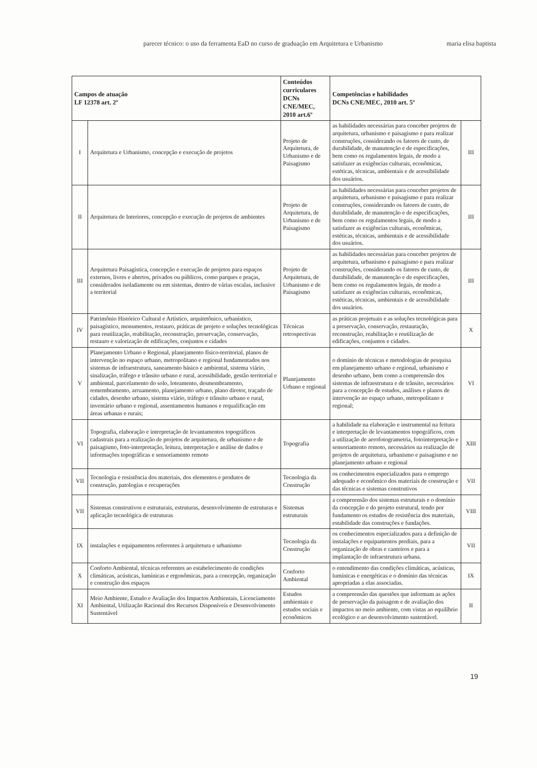parecer técnico: o uso da ferramenta EaD no curso de graduação em Arquitetura e Urbanismo maria elisa baptista
| Campos de atuação LF 12378 art. 2º | | Conteúdos curriculares DCNs CNE/MEC, 2010 art.6º | Competências e habilidades DCNs CNE/MEC, 2010 art. 5º | |
| --- | --- | --- | --- | --- |
| I | Arquitetura e Urbanismo, concepção e execução de projetos | Projeto de Arquitetura, de Urbanismo e de Paisagismo | as habilidades necessárias para conceber projetos de arquitetura, urbanismo e paisagismo e para realizar construções, considerando os fatores de custo, de durabilidade, de manutenção e de especificações, bem como os regulamentos legais, de modo a satisfazer as exigências culturais, econômicas, estéticas, técnicas, ambientais e de acessibilidade dos usuários. | III |
| II | Arquitetura de Interiores, concepção e execução de projetos de ambientes | Projeto de Arquitetura, de Urbanismo e de Paisagismo | as habilidades necessárias para conceber projetos de arquitetura, urbanismo e paisagismo e para realizar construções, considerando os fatores de custo, de durabilidade, de manutenção e de especificações, bem como os regulamentos legais, de modo a satisfazer as exigências culturais, econômicas, estéticas, técnicas, ambientais e de acessibilidade dos usuários. | III |
| III | Arquitetura Paisagística, concepção e execução de projetos para espaços externos, livres e abertos, privados ou públicos, como parques e praças, considerados isoladamente ou em sistemas, dentro de várias escalas, inclusive a territorial | Projeto de Arquitetura, de Urbanismo e de Paisagismo | as habilidades necessárias para conceber projetos de arquitetura, urbanismo e paisagismo e para realizar construções, considerando os fatores de custo, de durabilidade, de manutenção e de especificações, bem como os regulamentos legais, de modo a satisfazer as exigências culturais, econômicas, estéticas, técnicas, ambientais e de acessibilidade dos usuários. | III |
| IV | Patrimônio Histórico Cultural e Artístico, arquitetônico, urbanístico, paisagístico, monumentos, restauro, práticas de projeto e soluções tecnológicas para reutilização, reabilitação, reconstrução, preservação, conservação, restauro e valorização de edificações, conjuntos e cidades | Técnicas retrospectivas | as práticas projetuais e as soluções tecnológicas para a preservação, conservação, restauração, reconstrução, reabilitação e reutilização de edificações, conjuntos e cidades. | X |
| V | Planejamento Urbano e Regional, planejamento físico-territorial, planos de intervenção no espaço urbano, metropolitano e regional fundamentados nos sistemas de infraestrutura, saneamento básico e ambiental, sistema viário, sinalização, tráfego e trânsito urbano e rural, acessibilidade, gestão territorial e ambiental, parcelamento do solo, loteamento, desmembramento, remembramento, arruamento, planejamento urbano, plano diretor, traçado de cidades, desenho urbano, sistema viário, tráfego e trânsito urbano e rural, inventário urbano e regional, assentamentos humanos e requalificação em áreas urbanas e rurais; | Planejamento Urbano e regional | o domínio de técnicas e metodologias de pesquisa em planejamento urbano e regional, urbanismo e desenho urbano, bem como a compreensão dos sistemas de infraestrutura e de trânsito, necessários para a concepção de estudos, análises e planos de intervenção no espaço urbano, metropolitano e regional; | VI |
| VI | Topografia, elaboração e interpretação de levantamentos topográficos cadastrais para a realização de projetos de arquitetura, de urbanismo e de paisagismo, foto-interpretação, leitura, interpretação e análise de dados e informações topográficas e sensoriamento remoto | Topografia | a habilidade na elaboração e instrumental na feitura e interpretação de levantamentos topográficos, com a utilização de aerofotogrametria, fotointerpretação e sensoriamento remoto, necessários na realização de projetos de arquitetura, urbanismo e paisagismo e no planejamento urbano e regional | XIII |
| VII | Tecnologia e resistência dos materiais, dos elementos e produtos de construção, patologias e recuperações | Tecnologia da Construção | os conhecimentos especializados para o emprego adequado e econômico dos materiais de construção e das técnicas e sistemas construtivos | VII |
| VII | Sistemas construtivos e estruturais, estruturas, desenvolvimento de estruturas e aplicação tecnológica de estruturas | Sistemas estruturais | a compreensão dos sistemas estruturais e o domínio da concepção e do projeto estrutural, tendo por fundamento os estudos de resistência dos materiais, estabilidade das construções e fundações. | VIII |
| IX | instalações e equipamentos referentes à arquitetura e urbanismo | Tecnologia da Construção | os conhecimentos especializados para a definição de instalações e equipamentos prediais, para a organização de obras e canteiros e para a implantação de infraestrutura urbana. | VII |
| X | Conforto Ambiental, técnicas referentes ao estabelecimento de condições climáticas, acústicas, lumínicas e ergonômicas, para a concepção, organização e construção dos espaços | Conforto Ambiental | o entendimento das condições climáticas, acústicas, lumínicas e energéticas e o domínio das técnicas apropriadas a elas associadas. | IX |
| XI | Meio Ambiente, Estudo e Avaliação dos Impactos Ambientais, Licenciamento Ambiental, Utilização Racional dos Recursos Disponíveis e Desenvolvimento Sustentável | Estudos ambientais e estudos sociais e econômicos | a compreensão das questões que informam as ações de preservação da paisagem e de avaliação dos impactos no meio ambiente, com vistas ao equilíbrio ecológico e ao desenvolvimento sustentável. | II |
19